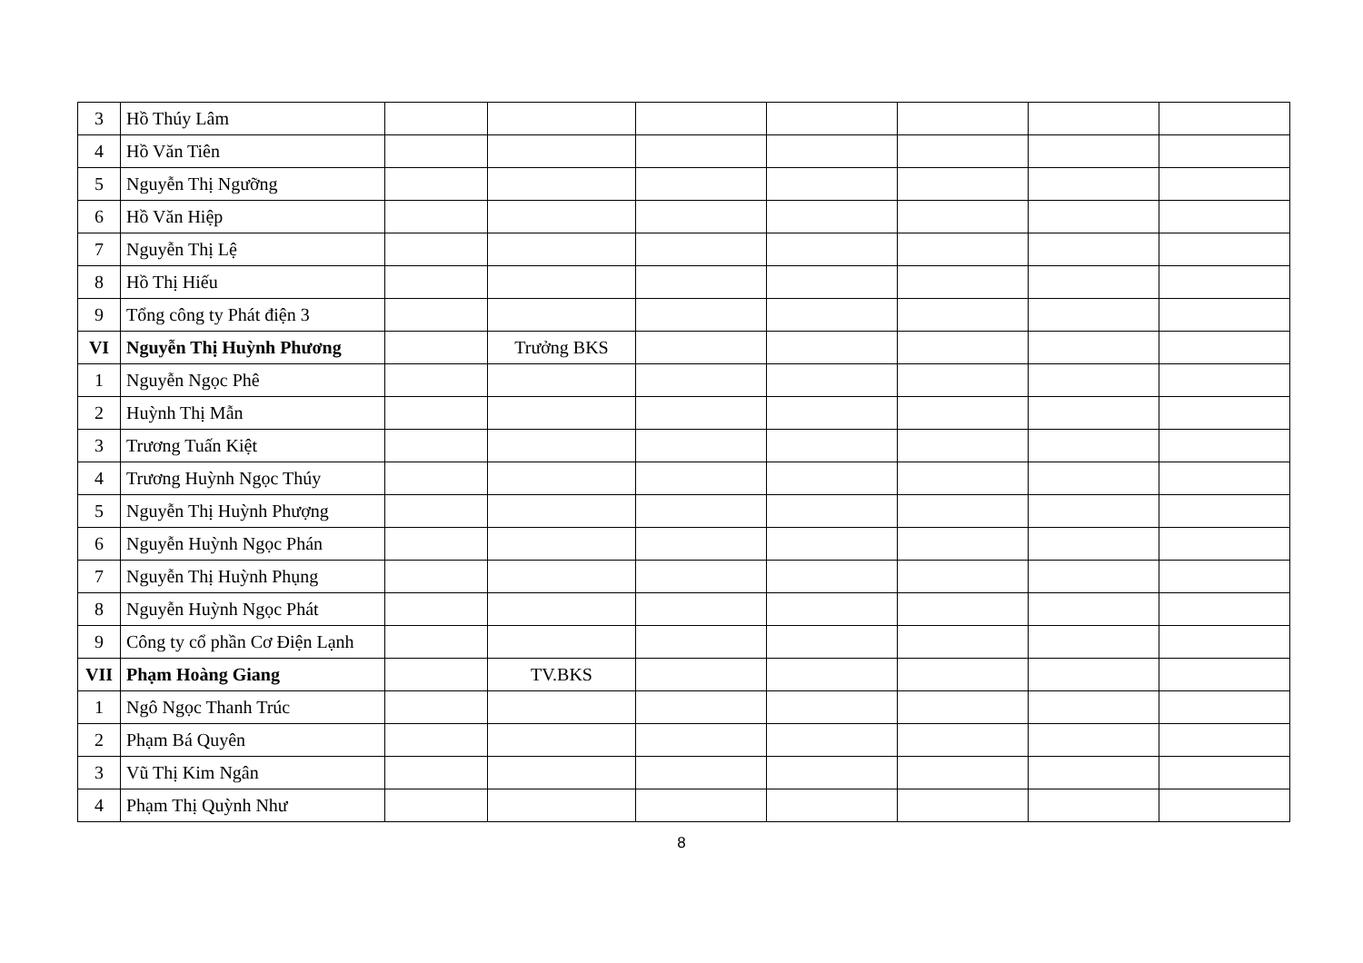| 3 | Hồ Thúy Lâm | | | | | | | |
| 4 | Hồ Văn Tiên | | | | | | | |
| 5 | Nguyễn Thị Ngưỡng | | | | | | | |
| 6 | Hồ Văn Hiệp | | | | | | | |
| 7 | Nguyễn Thị Lệ | | | | | | | |
| 8 | Hồ Thị Hiếu | | | | | | | |
| 9 | Tổng công ty Phát điện 3 | | | | | | | |
| VI | Nguyễn Thị Huỳnh Phương | | Trưởng BKS | | | | | |
| 1 | Nguyễn Ngọc Phê | | | | | | | |
| 2 | Huỳnh Thị Mẫn | | | | | | | |
| 3 | Trương Tuấn Kiệt | | | | | | | |
| 4 | Trương Huỳnh Ngọc Thúy | | | | | | | |
| 5 | Nguyễn Thị Huỳnh Phượng | | | | | | | |
| 6 | Nguyễn Huỳnh Ngọc Phán | | | | | | | |
| 7 | Nguyễn Thị Huỳnh Phụng | | | | | | | |
| 8 | Nguyễn Huỳnh Ngọc Phát | | | | | | | |
| 9 | Công ty cổ phần Cơ Điện Lạnh | | | | | | | |
| VII | Phạm Hoàng Giang | | TV.BKS | | | | | |
| 1 | Ngô Ngọc Thanh Trúc | | | | | | | |
| 2 | Phạm Bá Quyên | | | | | | | |
| 3 | Vũ Thị Kim Ngân | | | | | | | |
| 4 | Phạm Thị Quỳnh Như | | | | | | | |
8